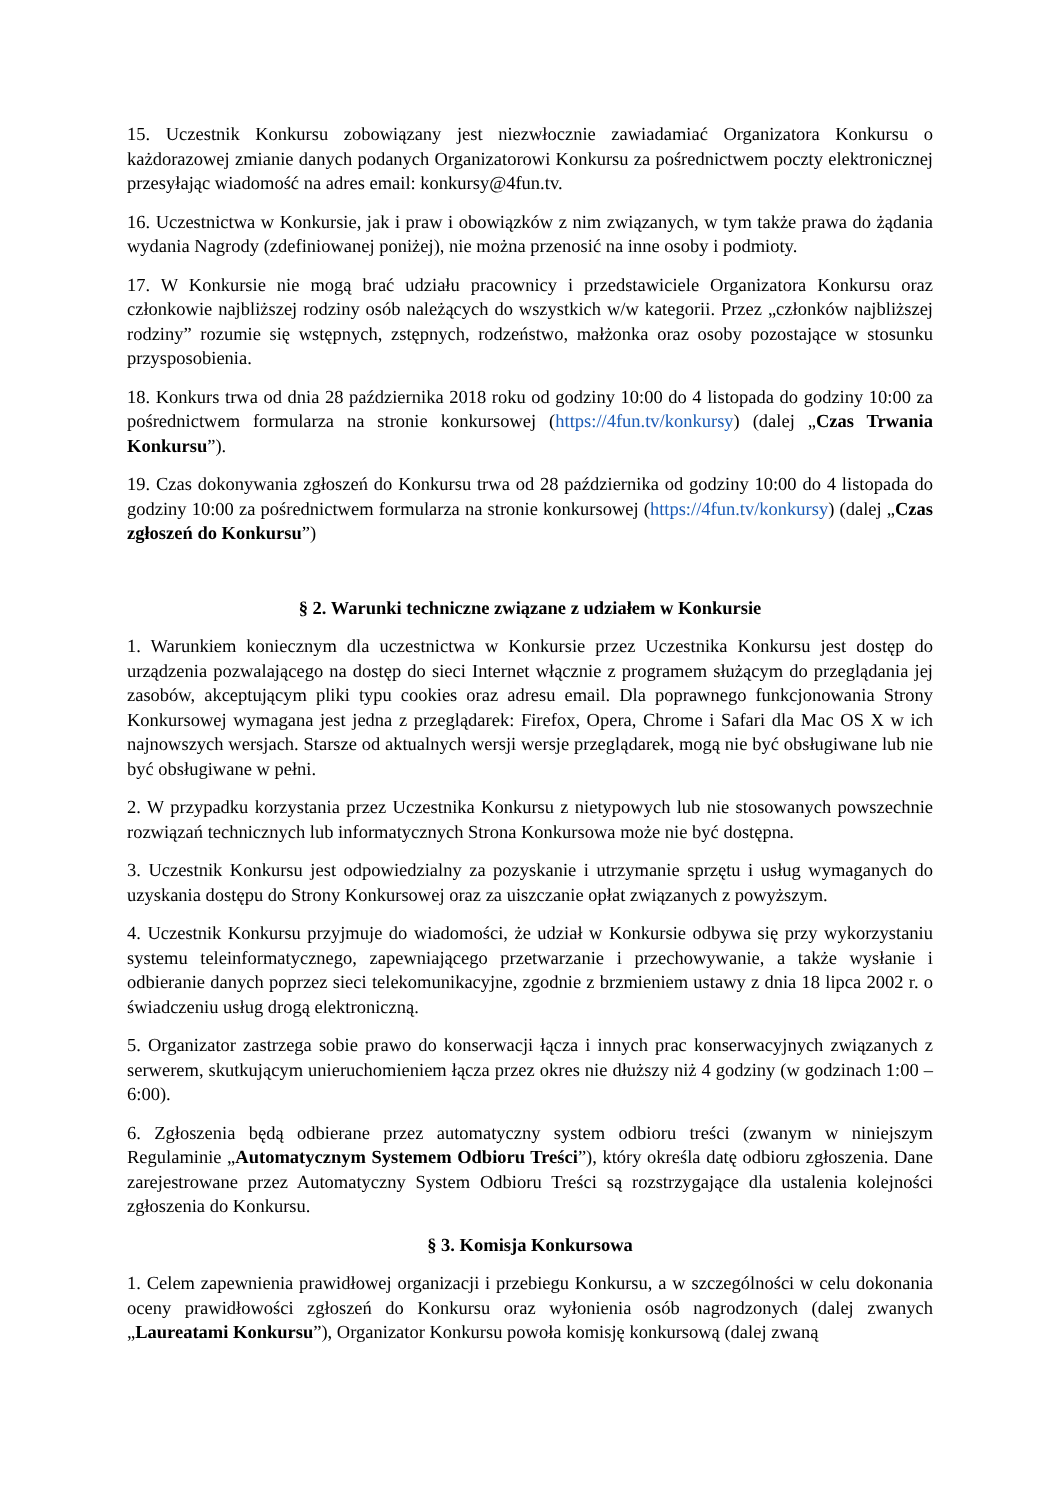15. Uczestnik Konkursu zobowiązany jest niezwłocznie zawiadamiać Organizatora Konkursu o każdorazowej zmianie danych podanych Organizatorowi Konkursu za pośrednictwem poczty elektronicznej przesyłając wiadomość na adres email: konkursy@4fun.tv.
16. Uczestnictwa w Konkursie, jak i praw i obowiązków z nim związanych, w tym także prawa do żądania wydania Nagrody (zdefiniowanej poniżej), nie można przenosić na inne osoby i podmioty.
17. W Konkursie nie mogą brać udziału pracownicy i przedstawiciele Organizatora Konkursu oraz członkowie najbliższej rodziny osób należących do wszystkich w/w kategorii. Przez „członków najbliższej rodziny” rozumie się wstępnych, zstępnych, rodzeństwo, małżonka oraz osoby pozostające w stosunku przysposobienia.
18. Konkurs trwa od dnia 28 października 2018 roku od godziny 10:00 do 4 listopada do godziny 10:00 za pośrednictwem formularza na stronie konkursowej (https://4fun.tv/konkursy) (dalej „Czas Trwania Konkursu”).
19. Czas dokonywania zgłoszeń do Konkursu trwa od 28 października od godziny 10:00 do 4 listopada do godziny 10:00 za pośrednictwem formularza na stronie konkursowej (https://4fun.tv/konkursy) (dalej „Czas zgłoszeń do Konkursu”)
§ 2. Warunki techniczne związane z udziałem w Konkursie
1. Warunkiem koniecznym dla uczestnictwa w Konkursie przez Uczestnika Konkursu jest dostęp do urządzenia pozwalającego na dostęp do sieci Internet włącznie z programem służącym do przeglądania jej zasobów, akceptującym pliki typu cookies oraz adresu email. Dla poprawnego funkcjonowania Strony Konkursowej wymagana jest jedna z przeglądarek: Firefox, Opera, Chrome i Safari dla Mac OS X w ich najnowszych wersjach. Starsze od aktualnych wersji wersje przeglądarek, mogą nie być obsługiwane lub nie być obsługiwane w pełni.
2. W przypadku korzystania przez Uczestnika Konkursu z nietypowych lub nie stosowanych powszechnie rozwiązań technicznych lub informatycznych Strona Konkursowa może nie być dostępna.
3. Uczestnik Konkursu jest odpowiedzialny za pozyskanie i utrzymanie sprzętu i usług wymaganych do uzyskania dostępu do Strony Konkursowej oraz za uiszczanie opłat związanych z powyższym.
4. Uczestnik Konkursu przyjmuje do wiadomości, że udział w Konkursie odbywa się przy wykorzystaniu systemu teleinformatycznego, zapewniającego przetwarzanie i przechowywanie, a także wysłanie i odbieranie danych poprzez sieci telekomunikacyjne, zgodnie z brzmieniem ustawy z dnia 18 lipca 2002 r. o świadczeniu usług drogą elektroniczną.
5. Organizator zastrzega sobie prawo do konserwacji łącza i innych prac konserwacyjnych związanych z serwerem, skutkującym unieruchomieniem łącza przez okres nie dłuższy niż 4 godziny (w godzinach 1:00 – 6:00).
6. Zgłoszenia będą odbierane przez automatyczny system odbioru treści (zwanym w niniejszym Regulaminie „Automatycznym Systemem Odbioru Treści”), który określa datę odbioru zgłoszenia. Dane zarejestrowane przez Automatyczny System Odbioru Treści są rozstrzygające dla ustalenia kolejności zgłoszenia do Konkursu.
§ 3. Komisja Konkursowa
1. Celem zapewnienia prawidłowej organizacji i przebiegu Konkursu, a w szczególności w celu dokonania oceny prawidłowości zgłoszeń do Konkursu oraz wyłonienia osób nagrodzonych (dalej zwanych „Laureatami Konkursu”), Organizator Konkursu powoła komisję konkursową (dalej zwaną